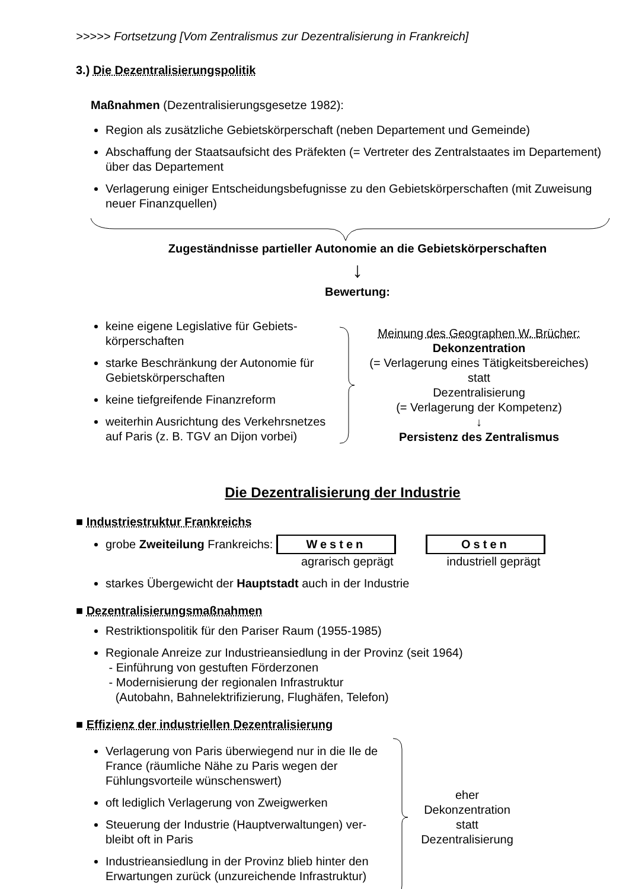>>>>> Fortsetzung [Vom Zentralismus zur Dezentralisierung in Frankreich]
3.) Die Dezentralisierungspolitik
Maßnahmen (Dezentralisierungsgesetze 1982):
Region als zusätzliche Gebietskörperschaft (neben Departement und Gemeinde)
Abschaffung der Staatsaufsicht des Präfekten (= Vertreter des Zentralstaates im Departement) über das Departement
Verlagerung einiger Entscheidungsbefugnisse zu den Gebietskörperschaften (mit Zuweisung neuer Finanzquellen)
Zugeständnisse partieller Autonomie an die Gebietskörperschaften
↓
Bewertung:
keine eigene Legislative für Gebiets­körperschaften
starke Beschränkung der Autonomie für Gebietskörperschaften
keine tiefgreifende Finanzreform
weiterhin Ausrichtung des Verkehrsnetzes auf Paris (z. B. TGV an Dijon vorbei)
Meinung des Geographen W. Brücher:
Dekonzentration
(= Verlagerung eines Tätigkeitsbereiches)
statt
Dezentralisierung
(= Verlagerung der Kompetenz)
↓
Persistenz des Zentralismus
Die Dezentralisierung der Industrie
■ Industriestruktur Frankreichs
grobe Zweiteilung Frankreichs: Westen Osten
agrarisch geprägt industriell geprägt
starkes Übergewicht der Hauptstadt auch in der Industrie
■ Dezentralisierungsmaßnahmen
Restriktionspolitik für den Pariser Raum (1955-1985)
Regionale Anreize zur Industrieansiedlung in der Provinz (seit 1964)
- Einführung von gestuften Förderzonen
- Modernisierung der regionalen Infrastruktur
(Autobahn, Bahnelektrifizierung, Flughäfen, Telefon)
■ Effizienz der industriellen Dezentralisierung
Verlagerung von Paris überwiegend nur in die Ile de France (räumliche Nähe zu Paris wegen der Fühlungsvorteile wünschenswert)
oft lediglich Verlagerung von Zweigwerken
Steuerung der Industrie (Hauptverwaltungen) ver­bleibt oft in Paris
Industrieansiedlung in der Provinz blieb hinter den Erwartungen zurück (unzureichende Infrastruktur)
eher
Dekonzentration
statt
Dezentralisierung